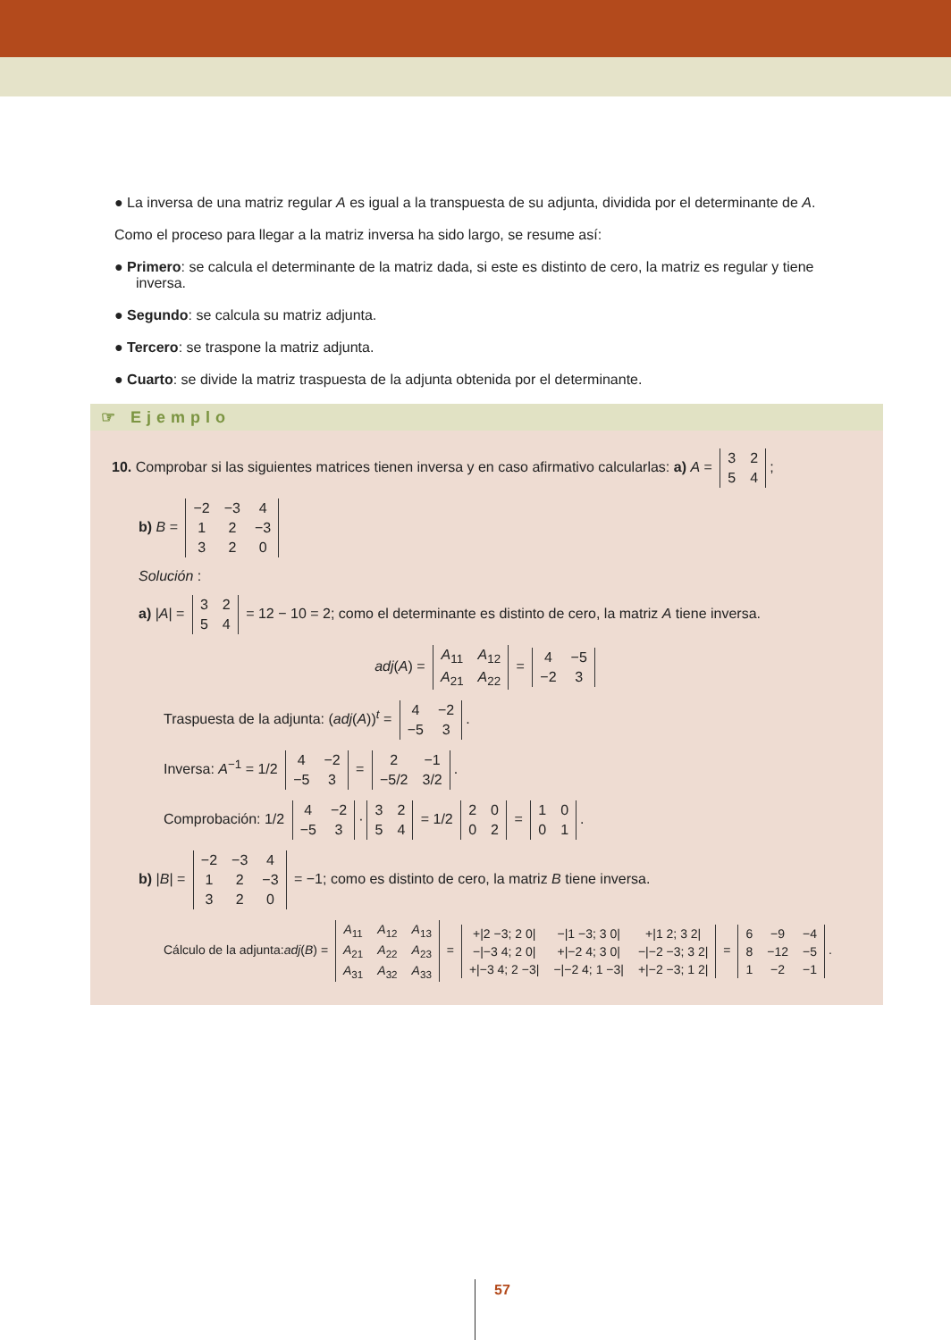● La inversa de una matriz regular A es igual a la transpuesta de su adjunta, dividida por el determinante de A.
Como el proceso para llegar a la matriz inversa ha sido largo, se resume así:
● Primero: se calcula el determinante de la matriz dada, si este es distinto de cero, la matriz es regular y tiene inversa.
● Segundo: se calcula su matriz adjunta.
● Tercero: se traspone la matriz adjunta.
● Cuarto: se divide la matriz traspuesta de la adjunta obtenida por el determinante.
☞ Ejemplo
10. Comprobar si las siguientes matrices tienen inversa y en caso afirmativo calcularlas: a) A =
| 3 | 2 |
| 5 | 4 |
;
b) B =
| −2 | −3 | 4 |
| 1 | 2 | −3 |
| 3 | 2 | 0 |
Solución :
a) |A| =
| 3 | 2 |
| 5 | 4 |
= 12 − 10 = 2; como el determinante es distinto de cero, la matriz A tiene inversa.
adj(A) =
| A<sub>11</sub> | A<sub>12</sub> |
| A<sub>21</sub> | A<sub>22</sub> |
=
| 4 | −5 |
| −2 | 3 |
Traspuesta de la adjunta: (adj(A))<sup>t</sup> =
| 4 | −2 |
| −5 | 3 |
.
Inversa: A<sup>−1</sup> = 1/2
| 4 | −2 |
| −5 | 3 |
=
| 2 | −1 |
| −5/2 | 3/2 |
.
Comprobación: 1/2
| 4 | −2 |
| −5 | 3 |
·
| 3 | 2 |
| 5 | 4 |
= 1/2
| 2 | 0 |
| 0 | 2 |
=
| 1 | 0 |
| 0 | 1 |
.
b) |B| =
| −2 | −3 | 4 |
| 1 | 2 | −3 |
| 3 | 2 | 0 |
= −1; como es distinto de cero, la matriz B tiene inversa.
Cálculo de la adjunta:adj(B) =
| A<sub>11</sub> | A<sub>12</sub> | A<sub>13</sub> |
| A<sub>21</sub> | A<sub>22</sub> | A<sub>23</sub> |
| A<sub>31</sub> | A<sub>32</sub> | A<sub>33</sub> |
=
| +/2 −3; 2 0/ | −/1 −3; 3 0/ | +/1 2; 3 2/ |
| −/−3 4; 2 0/ | +/−2 4; 3 0/ | −/−2 −3; 3 2/ |
| +/−3 4; 2 −3/ | −/−2 4; 1 −3/ | +/−2 −3; 1 2/ |
=
| 6 | −9 | −4 |
| 8 | −12 | −5 |
| 1 | −2 | −1 |
.
57